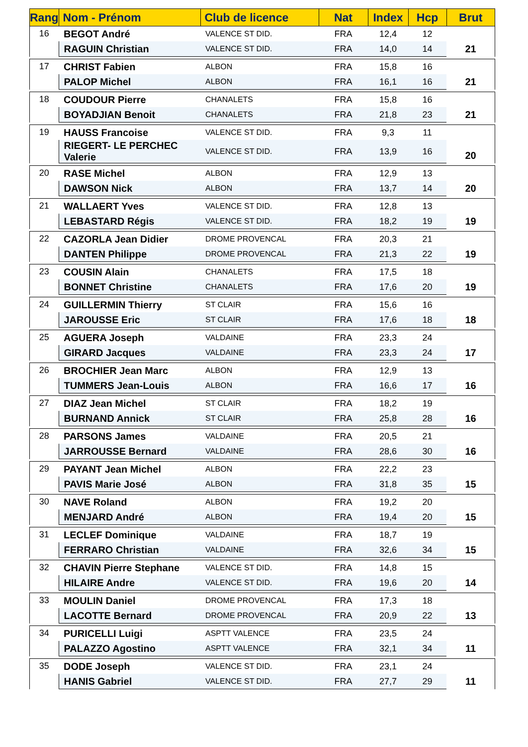| Rang | Nom - Prénom | Club de licence | Nat | Index | Hcp | Brut |
| --- | --- | --- | --- | --- | --- | --- |
| 16 | BEGOT André | VALENCE ST DID. | FRA | 12,4 | 12 | 21 |
| | RAGUIN Christian | VALENCE ST DID. | FRA | 14,0 | 14 | |
| 17 | CHRIST Fabien | ALBON | FRA | 15,8 | 16 | 21 |
| | PALOP Michel | ALBON | FRA | 16,1 | 16 | |
| 18 | COUDOUR Pierre | CHANALETS | FRA | 15,8 | 16 | 21 |
| | BOYADJIAN Benoit | CHANALETS | FRA | 21,8 | 23 | |
| 19 | HAUSS Francoise | VALENCE ST DID. | FRA | 9,3 | 11 | 20 |
| | RIEGERT- LE PERCHEC Valerie | VALENCE ST DID. | FRA | 13,9 | 16 | |
| 20 | RASE Michel | ALBON | FRA | 12,9 | 13 | 20 |
| | DAWSON Nick | ALBON | FRA | 13,7 | 14 | |
| 21 | WALLAERT Yves | VALENCE ST DID. | FRA | 12,8 | 13 | 19 |
| | LEBASTARD Régis | VALENCE ST DID. | FRA | 18,2 | 19 | |
| 22 | CAZORLA Jean Didier | DROME PROVENCAL | FRA | 20,3 | 21 | 19 |
| | DANTEN Philippe | DROME PROVENCAL | FRA | 21,3 | 22 | |
| 23 | COUSIN Alain | CHANALETS | FRA | 17,5 | 18 | 19 |
| | BONNET Christine | CHANALETS | FRA | 17,6 | 20 | |
| 24 | GUILLERMIN Thierry | ST CLAIR | FRA | 15,6 | 16 | 18 |
| | JAROUSSE Eric | ST CLAIR | FRA | 17,6 | 18 | |
| 25 | AGUERA Joseph | VALDAINE | FRA | 23,3 | 24 | 17 |
| | GIRARD Jacques | VALDAINE | FRA | 23,3 | 24 | |
| 26 | BROCHIER Jean Marc | ALBON | FRA | 12,9 | 13 | 16 |
| | TUMMERS Jean-Louis | ALBON | FRA | 16,6 | 17 | |
| 27 | DIAZ Jean Michel | ST CLAIR | FRA | 18,2 | 19 | 16 |
| | BURNAND Annick | ST CLAIR | FRA | 25,8 | 28 | |
| 28 | PARSONS James | VALDAINE | FRA | 20,5 | 21 | 16 |
| | JARROUSSE Bernard | VALDAINE | FRA | 28,6 | 30 | |
| 29 | PAYANT Jean Michel | ALBON | FRA | 22,2 | 23 | 15 |
| | PAVIS Marie José | ALBON | FRA | 31,8 | 35 | |
| 30 | NAVE Roland | ALBON | FRA | 19,2 | 20 | 15 |
| | MENJARD André | ALBON | FRA | 19,4 | 20 | |
| 31 | LECLEF Dominique | VALDAINE | FRA | 18,7 | 19 | 15 |
| | FERRARO Christian | VALDAINE | FRA | 32,6 | 34 | |
| 32 | CHAVIN Pierre Stephane | VALENCE ST DID. | FRA | 14,8 | 15 | 14 |
| | HILAIRE Andre | VALENCE ST DID. | FRA | 19,6 | 20 | |
| 33 | MOULIN Daniel | DROME PROVENCAL | FRA | 17,3 | 18 | 13 |
| | LACOTTE Bernard | DROME PROVENCAL | FRA | 20,9 | 22 | |
| 34 | PURICELLI Luigi | ASPTT VALENCE | FRA | 23,5 | 24 | 11 |
| | PALAZZO Agostino | ASPTT VALENCE | FRA | 32,1 | 34 | |
| 35 | DODE Joseph | VALENCE ST DID. | FRA | 23,1 | 24 | 11 |
| | HANIS Gabriel | VALENCE ST DID. | FRA | 27,7 | 29 | |